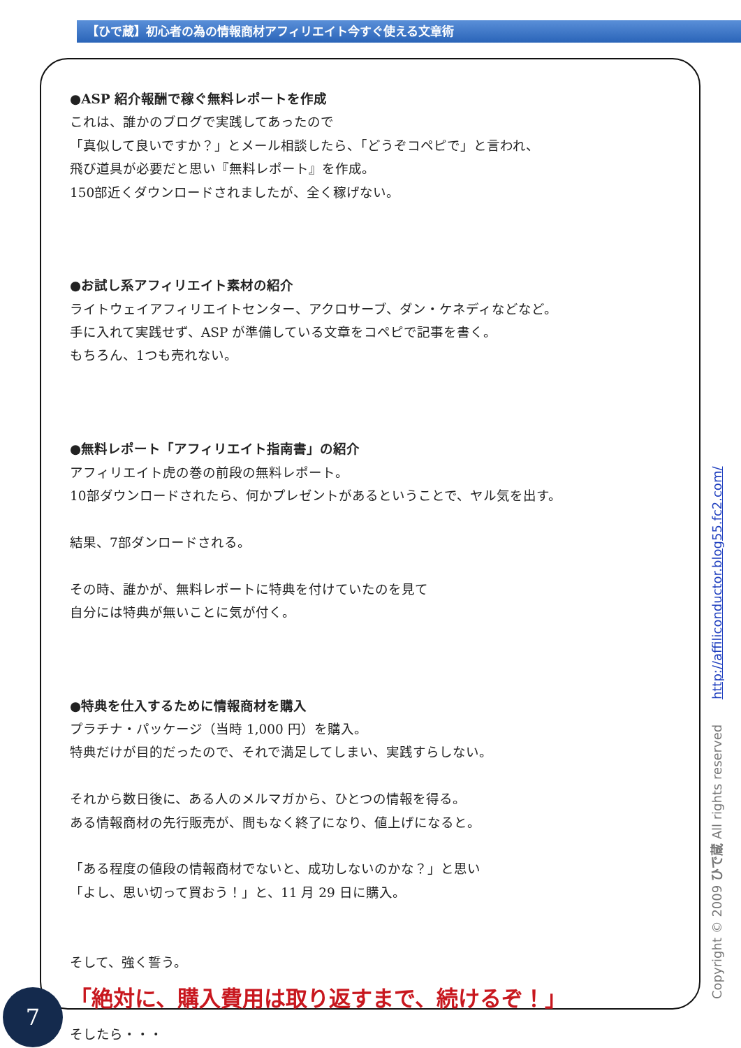【ひで蔵】初心者の為の情報商材アフィリエイト今すぐ使える文章術
●ASP 紹介報酬で稼ぐ無料レポートを作成
これは、誰かのブログで実践してあったので
「真似して良いですか？」とメール相談したら、「どうぞコペピで」と言われ、
飛び道具が必要だと思い『無料レポート』を作成。
150部近くダウンロードされましたが、全く稼げない。
●お試し系アフィリエイト素材の紹介
ライトウェイアフィリエイトセンター、アクロサーブ、ダン・ケネディなどなど。
手に入れて実践せず、ASP が準備している文章をコペピで記事を書く。
もちろん、1つも売れない。
●無料レポート「アフィリエイト指南書」の紹介
アフィリエイト虎の巻の前段の無料レポート。
10部ダウンロードされたら、何かプレゼントがあるということで、ヤル気を出す。
結果、7部ダンロードされる。
その時、誰かが、無料レポートに特典を付けていたのを見て
自分には特典が無いことに気が付く。
●特典を仕入するために情報商材を購入
プラチナ・パッケージ（当時 1,000 円）を購入。
特典だけが目的だったので、それで満足してしまい、実践すらしない。
それから数日後に、ある人のメルマガから、ひとつの情報を得る。
ある情報商材の先行販売が、間もなく終了になり、値上げになると。
「ある程度の値段の情報商材でないと、成功しないのかな？」と思い
「よし、思い切って買おう！」と、11 月 29 日に購入。
そして、強く誓う。
「絶対に、購入費用は取り返すまで、続けるぞ！」
そしたら・・・
Copyright © 2009 ひで蔵 All rights reserved http://affiliconductor.blog55.fc2.com/
7